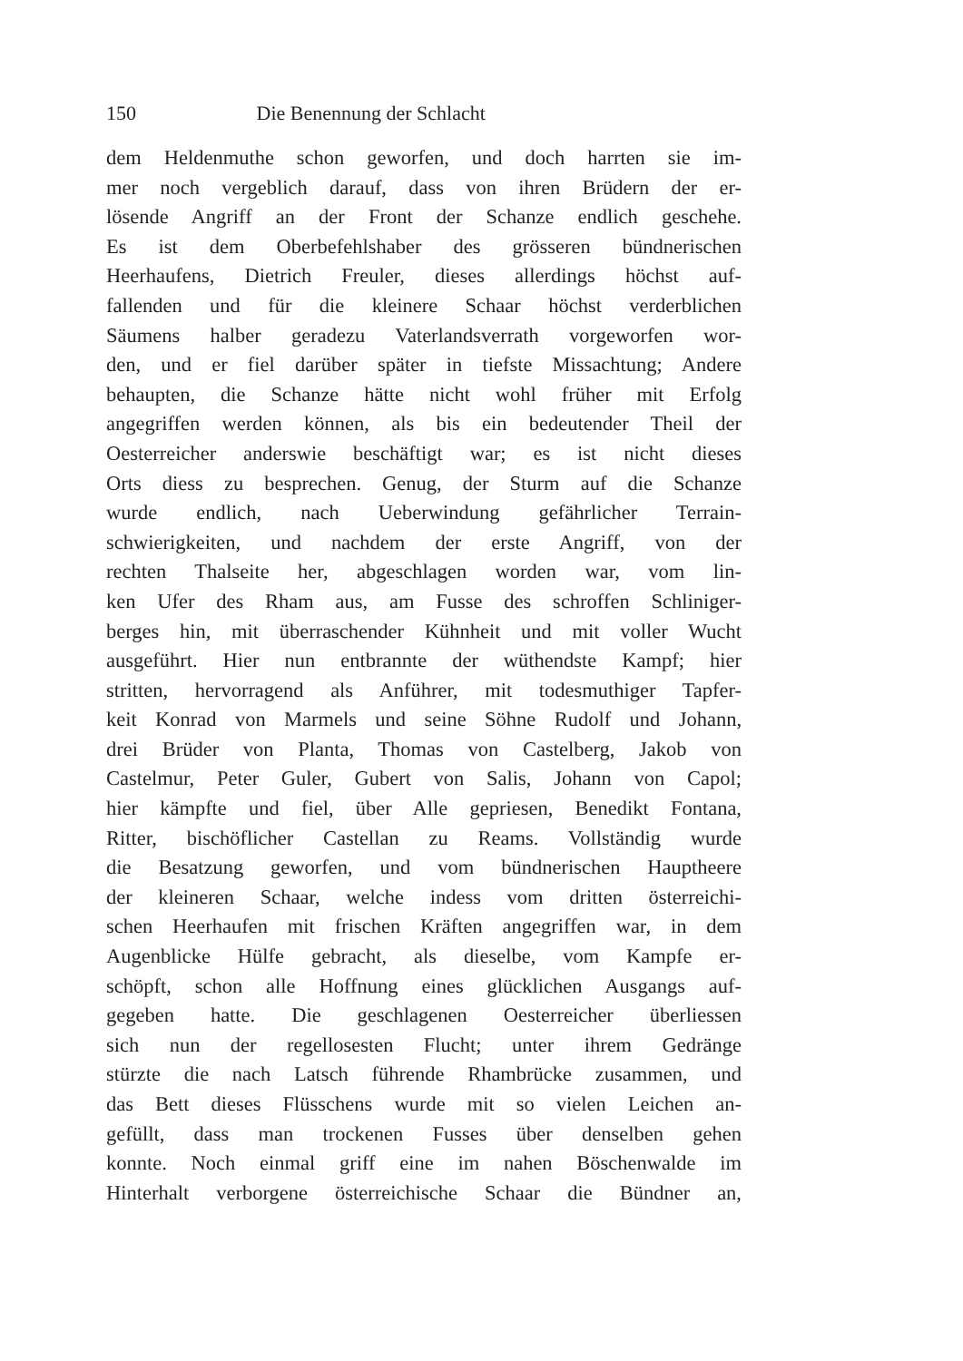150 Die Benennung der Schlacht
dem Heldenmuthe schon geworfen, und doch harrten sie im-
mer noch vergeblich darauf, dass von ihren Brüdern der er-
lösende Angriff an der Front der Schanze endlich geschehe.
Es ist dem Oberbefehlshaber des grösseren bündnerischen
Heerhaufens, Dietrich Freuler, dieses allerdings höchst auf-
fallenden und für die kleinere Schaar höchst verderblichen
Säumens halber geradezu Vaterlandsverrath vorgeworfen wor-
den, und er fiel darüber später in tiefste Missachtung; Andere
behaupten, die Schanze hätte nicht wohl früher mit Erfolg
angegriffen werden können, als bis ein bedeutender Theil der
Oesterreicher anderswie beschäftigt war; es ist nicht dieses
Orts diess zu besprechen. Genug, der Sturm auf die Schanze
wurde endlich, nach Ueberwindung gefährlicher Terrain-
schwierigkeiten, und nachdem der erste Angriff, von der
rechten Thalseite her, abgeschlagen worden war, vom lin-
ken Ufer des Rham aus, am Fusse des schroffen Schliniger-
berges hin, mit überraschender Kühnheit und mit voller Wucht
ausgeführt. Hier nun entbrannte der wüthendste Kampf; hier
stritten, hervorragend als Anführer, mit todesmuthiger Tapfer-
keit Konrad von Marmels und seine Söhne Rudolf und Johann,
drei Brüder von Planta, Thomas von Castelberg, Jakob von
Castelmur, Peter Guler, Gubert von Salis, Johann von Capol;
hier kämpfte und fiel, über Alle gepriesen, Benedikt Fontana,
Ritter, bischöflicher Castellan zu Reams. Vollständig wurde
die Besatzung geworfen, und vom bündnerischen Hauptheere
der kleineren Schaar, welche indess vom dritten österreichi-
schen Heerhaufen mit frischen Kräften angegriffen war, in dem
Augenblicke Hülfe gebracht, als dieselbe, vom Kampfe er-
schöpft, schon alle Hoffnung eines glücklichen Ausgangs auf-
gegeben hatte. Die geschlagenen Oesterreicher überliessen
sich nun der regellosesten Flucht; unter ihrem Gedränge
stürzte die nach Latsch führende Rhambrücke zusammen, und
das Bett dieses Flüsschens wurde mit so vielen Leichen an-
gefüllt, dass man trockenen Fusses über denselben gehen
konnte. Noch einmal griff eine im nahen Böschenwalde im
Hinterhalt verborgene österreichische Schaar die Bündner an,